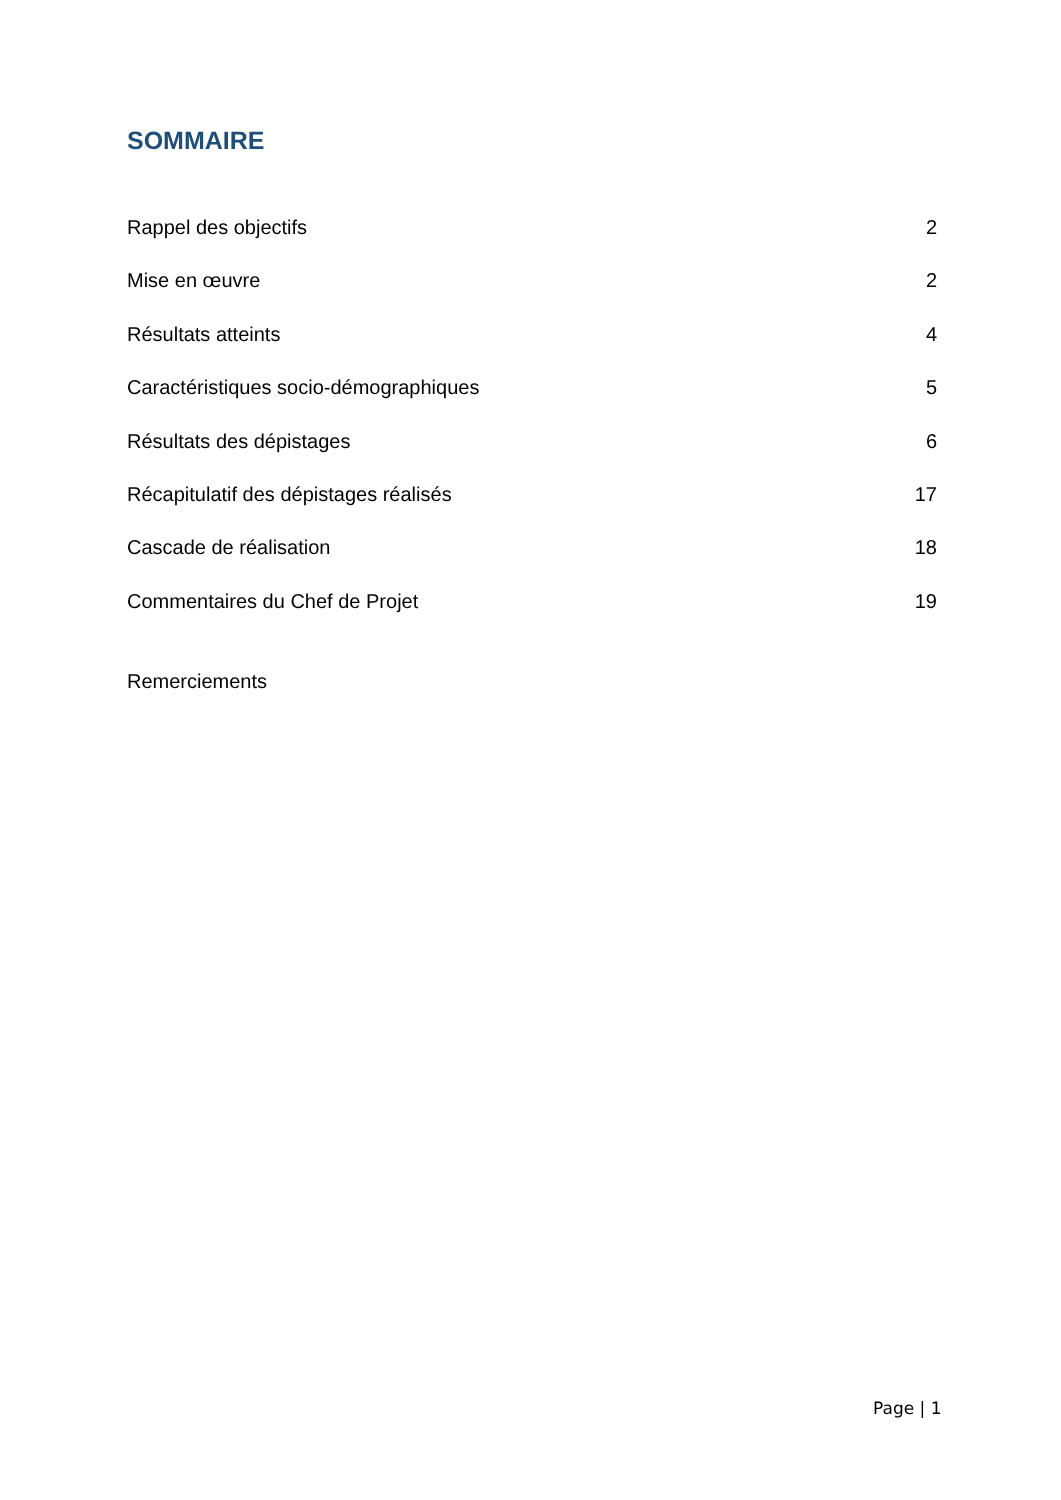SOMMAIRE
Rappel des objectifs 2
Mise en œuvre 2
Résultats atteints 4
Caractéristiques socio-démographiques 5
Résultats des dépistages 6
Récapitulatif des dépistages réalisés 17
Cascade de réalisation 18
Commentaires du Chef de Projet 19
Remerciements
Page | 1